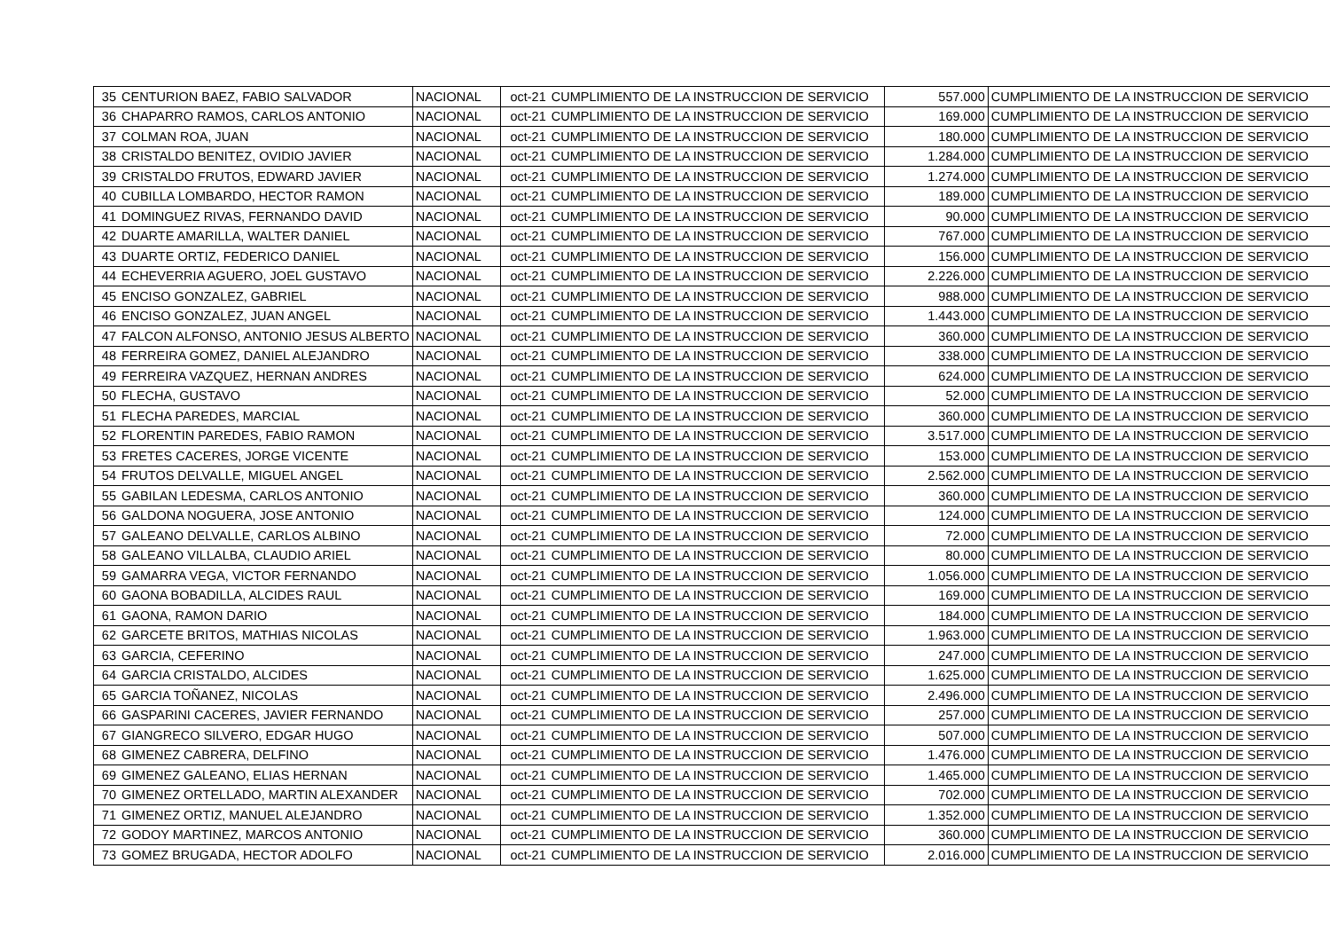| 35 | CENTURION BAEZ, FABIO SALVADOR | NACIONAL | oct-21 | CUMPLIMIENTO DE LA INSTRUCCION DE SERVICIO | 557.000 | CUMPLIMIENTO DE LA INSTRUCCION DE SERVICIO |
| 36 | CHAPARRO RAMOS, CARLOS ANTONIO | NACIONAL | oct-21 | CUMPLIMIENTO DE LA INSTRUCCION DE SERVICIO | 169.000 | CUMPLIMIENTO DE LA INSTRUCCION DE SERVICIO |
| 37 | COLMAN ROA, JUAN | NACIONAL | oct-21 | CUMPLIMIENTO DE LA INSTRUCCION DE SERVICIO | 180.000 | CUMPLIMIENTO DE LA INSTRUCCION DE SERVICIO |
| 38 | CRISTALDO BENITEZ, OVIDIO JAVIER | NACIONAL | oct-21 | CUMPLIMIENTO DE LA INSTRUCCION DE SERVICIO | 1.284.000 | CUMPLIMIENTO DE LA INSTRUCCION DE SERVICIO |
| 39 | CRISTALDO FRUTOS, EDWARD JAVIER | NACIONAL | oct-21 | CUMPLIMIENTO DE LA INSTRUCCION DE SERVICIO | 1.274.000 | CUMPLIMIENTO DE LA INSTRUCCION DE SERVICIO |
| 40 | CUBILLA LOMBARDO, HECTOR RAMON | NACIONAL | oct-21 | CUMPLIMIENTO DE LA INSTRUCCION DE SERVICIO | 189.000 | CUMPLIMIENTO DE LA INSTRUCCION DE SERVICIO |
| 41 | DOMINGUEZ RIVAS, FERNANDO DAVID | NACIONAL | oct-21 | CUMPLIMIENTO DE LA INSTRUCCION DE SERVICIO | 90.000 | CUMPLIMIENTO DE LA INSTRUCCION DE SERVICIO |
| 42 | DUARTE AMARILLA, WALTER DANIEL | NACIONAL | oct-21 | CUMPLIMIENTO DE LA INSTRUCCION DE SERVICIO | 767.000 | CUMPLIMIENTO DE LA INSTRUCCION DE SERVICIO |
| 43 | DUARTE ORTIZ, FEDERICO DANIEL | NACIONAL | oct-21 | CUMPLIMIENTO DE LA INSTRUCCION DE SERVICIO | 156.000 | CUMPLIMIENTO DE LA INSTRUCCION DE SERVICIO |
| 44 | ECHEVERRIA AGUERO, JOEL GUSTAVO | NACIONAL | oct-21 | CUMPLIMIENTO DE LA INSTRUCCION DE SERVICIO | 2.226.000 | CUMPLIMIENTO DE LA INSTRUCCION DE SERVICIO |
| 45 | ENCISO GONZALEZ, GABRIEL | NACIONAL | oct-21 | CUMPLIMIENTO DE LA INSTRUCCION DE SERVICIO | 988.000 | CUMPLIMIENTO DE LA INSTRUCCION DE SERVICIO |
| 46 | ENCISO GONZALEZ, JUAN ANGEL | NACIONAL | oct-21 | CUMPLIMIENTO DE LA INSTRUCCION DE SERVICIO | 1.443.000 | CUMPLIMIENTO DE LA INSTRUCCION DE SERVICIO |
| 47 | FALCON ALFONSO, ANTONIO JESUS ALBERTO | NACIONAL | oct-21 | CUMPLIMIENTO DE LA INSTRUCCION DE SERVICIO | 360.000 | CUMPLIMIENTO DE LA INSTRUCCION DE SERVICIO |
| 48 | FERREIRA GOMEZ, DANIEL ALEJANDRO | NACIONAL | oct-21 | CUMPLIMIENTO DE LA INSTRUCCION DE SERVICIO | 338.000 | CUMPLIMIENTO DE LA INSTRUCCION DE SERVICIO |
| 49 | FERREIRA VAZQUEZ, HERNAN ANDRES | NACIONAL | oct-21 | CUMPLIMIENTO DE LA INSTRUCCION DE SERVICIO | 624.000 | CUMPLIMIENTO DE LA INSTRUCCION DE SERVICIO |
| 50 | FLECHA, GUSTAVO | NACIONAL | oct-21 | CUMPLIMIENTO DE LA INSTRUCCION DE SERVICIO | 52.000 | CUMPLIMIENTO DE LA INSTRUCCION DE SERVICIO |
| 51 | FLECHA PAREDES, MARCIAL | NACIONAL | oct-21 | CUMPLIMIENTO DE LA INSTRUCCION DE SERVICIO | 360.000 | CUMPLIMIENTO DE LA INSTRUCCION DE SERVICIO |
| 52 | FLORENTIN PAREDES, FABIO RAMON | NACIONAL | oct-21 | CUMPLIMIENTO DE LA INSTRUCCION DE SERVICIO | 3.517.000 | CUMPLIMIENTO DE LA INSTRUCCION DE SERVICIO |
| 53 | FRETES CACERES, JORGE VICENTE | NACIONAL | oct-21 | CUMPLIMIENTO DE LA INSTRUCCION DE SERVICIO | 153.000 | CUMPLIMIENTO DE LA INSTRUCCION DE SERVICIO |
| 54 | FRUTOS DELVALLE, MIGUEL ANGEL | NACIONAL | oct-21 | CUMPLIMIENTO DE LA INSTRUCCION DE SERVICIO | 2.562.000 | CUMPLIMIENTO DE LA INSTRUCCION DE SERVICIO |
| 55 | GABILAN LEDESMA, CARLOS ANTONIO | NACIONAL | oct-21 | CUMPLIMIENTO DE LA INSTRUCCION DE SERVICIO | 360.000 | CUMPLIMIENTO DE LA INSTRUCCION DE SERVICIO |
| 56 | GALDONA NOGUERA, JOSE ANTONIO | NACIONAL | oct-21 | CUMPLIMIENTO DE LA INSTRUCCION DE SERVICIO | 124.000 | CUMPLIMIENTO DE LA INSTRUCCION DE SERVICIO |
| 57 | GALEANO DELVALLE, CARLOS ALBINO | NACIONAL | oct-21 | CUMPLIMIENTO DE LA INSTRUCCION DE SERVICIO | 72.000 | CUMPLIMIENTO DE LA INSTRUCCION DE SERVICIO |
| 58 | GALEANO VILLALBA, CLAUDIO ARIEL | NACIONAL | oct-21 | CUMPLIMIENTO DE LA INSTRUCCION DE SERVICIO | 80.000 | CUMPLIMIENTO DE LA INSTRUCCION DE SERVICIO |
| 59 | GAMARRA VEGA, VICTOR FERNANDO | NACIONAL | oct-21 | CUMPLIMIENTO DE LA INSTRUCCION DE SERVICIO | 1.056.000 | CUMPLIMIENTO DE LA INSTRUCCION DE SERVICIO |
| 60 | GAONA BOBADILLA, ALCIDES RAUL | NACIONAL | oct-21 | CUMPLIMIENTO DE LA INSTRUCCION DE SERVICIO | 169.000 | CUMPLIMIENTO DE LA INSTRUCCION DE SERVICIO |
| 61 | GAONA, RAMON DARIO | NACIONAL | oct-21 | CUMPLIMIENTO DE LA INSTRUCCION DE SERVICIO | 184.000 | CUMPLIMIENTO DE LA INSTRUCCION DE SERVICIO |
| 62 | GARCETE BRITOS, MATHIAS NICOLAS | NACIONAL | oct-21 | CUMPLIMIENTO DE LA INSTRUCCION DE SERVICIO | 1.963.000 | CUMPLIMIENTO DE LA INSTRUCCION DE SERVICIO |
| 63 | GARCIA, CEFERINO | NACIONAL | oct-21 | CUMPLIMIENTO DE LA INSTRUCCION DE SERVICIO | 247.000 | CUMPLIMIENTO DE LA INSTRUCCION DE SERVICIO |
| 64 | GARCIA CRISTALDO, ALCIDES | NACIONAL | oct-21 | CUMPLIMIENTO DE LA INSTRUCCION DE SERVICIO | 1.625.000 | CUMPLIMIENTO DE LA INSTRUCCION DE SERVICIO |
| 65 | GARCIA TOÑANEZ, NICOLAS | NACIONAL | oct-21 | CUMPLIMIENTO DE LA INSTRUCCION DE SERVICIO | 2.496.000 | CUMPLIMIENTO DE LA INSTRUCCION DE SERVICIO |
| 66 | GASPARINI CACERES, JAVIER FERNANDO | NACIONAL | oct-21 | CUMPLIMIENTO DE LA INSTRUCCION DE SERVICIO | 257.000 | CUMPLIMIENTO DE LA INSTRUCCION DE SERVICIO |
| 67 | GIANGRECO SILVERO, EDGAR HUGO | NACIONAL | oct-21 | CUMPLIMIENTO DE LA INSTRUCCION DE SERVICIO | 507.000 | CUMPLIMIENTO DE LA INSTRUCCION DE SERVICIO |
| 68 | GIMENEZ CABRERA, DELFINO | NACIONAL | oct-21 | CUMPLIMIENTO DE LA INSTRUCCION DE SERVICIO | 1.476.000 | CUMPLIMIENTO DE LA INSTRUCCION DE SERVICIO |
| 69 | GIMENEZ GALEANO, ELIAS HERNAN | NACIONAL | oct-21 | CUMPLIMIENTO DE LA INSTRUCCION DE SERVICIO | 1.465.000 | CUMPLIMIENTO DE LA INSTRUCCION DE SERVICIO |
| 70 | GIMENEZ ORTELLADO, MARTIN ALEXANDER | NACIONAL | oct-21 | CUMPLIMIENTO DE LA INSTRUCCION DE SERVICIO | 702.000 | CUMPLIMIENTO DE LA INSTRUCCION DE SERVICIO |
| 71 | GIMENEZ ORTIZ, MANUEL ALEJANDRO | NACIONAL | oct-21 | CUMPLIMIENTO DE LA INSTRUCCION DE SERVICIO | 1.352.000 | CUMPLIMIENTO DE LA INSTRUCCION DE SERVICIO |
| 72 | GODOY MARTINEZ, MARCOS ANTONIO | NACIONAL | oct-21 | CUMPLIMIENTO DE LA INSTRUCCION DE SERVICIO | 360.000 | CUMPLIMIENTO DE LA INSTRUCCION DE SERVICIO |
| 73 | GOMEZ BRUGADA, HECTOR ADOLFO | NACIONAL | oct-21 | CUMPLIMIENTO DE LA INSTRUCCION DE SERVICIO | 2.016.000 | CUMPLIMIENTO DE LA INSTRUCCION DE SERVICIO |